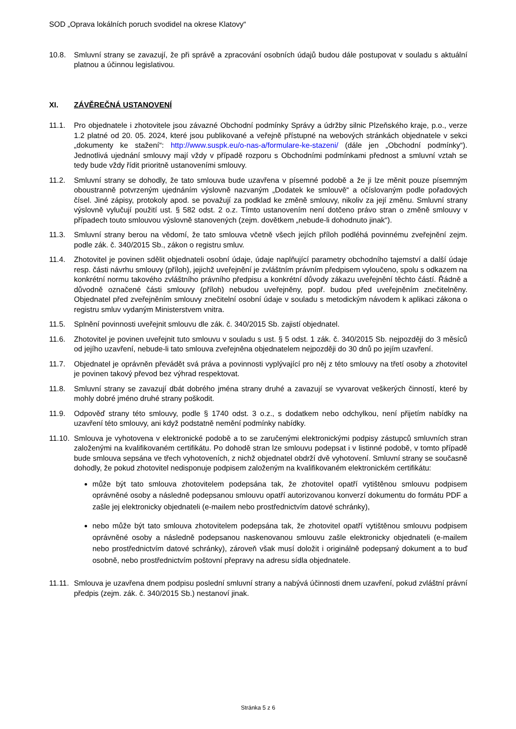SOD „Oprava lokálních poruch svodidel na okrese Klatovy“
10.8. Smluvní strany se zavazují, že při správě a zpracování osobních údajů budou dále postupovat v souladu s aktuální platnou a účinnou legislativou.
XI. ZÁVĚREČNÁ USTANOVENÍ
11.1. Pro objednatele i zhotovitele jsou závazné Obchodní podmínky Správy a údržby silnic Plzeňského kraje, p.o., verze 1.2 platné od 20. 05. 2024, které jsou publikované a veřejně přístupné na webových stránkách objednatele v sekci „dokumenty ke stažení“: http://www.suspk.eu/o-nas-a/formulare-ke-stazeni/ (dále jen „Obchodní podmínky“). Jednotlivá ujednání smlouvy mají vždy v případě rozporu s Obchodními podmínkami přednost a smluvní vztah se tedy bude vždy řídit prioritně ustanoveními smlouvy.
11.2. Smluvní strany se dohodly, že tato smlouva bude uzavřena v písemné podobě a že ji lze měnit pouze písemným oboustranně potvrzeným ujednáním výslovně nazvaným „Dodatek ke smlouvě“ a očíslovaným podle pořadových čísel. Jiné zápisy, protokoly apod. se považují za podklad ke změně smlouvy, nikoliv za její změnu. Smluvní strany výslovně vylučují použití ust. § 582 odst. 2 o.z. Tímto ustanovením není dotčeno právo stran o změně smlouvy v případech touto smlouvou výslovně stanovených (zejm. dovětkem „nebude-li dohodnuto jinak“).
11.3. Smluvní strany berou na vědomí, že tato smlouva včetně všech jejích příloh podléhá povinnému zveřejnění zejm. podle zák. č. 340/2015 Sb., zákon o registru smluv.
11.4. Zhotovitel je povinen sdělit objednateli osobní údaje, údaje naplňující parametry obchodního tajemství a další údaje resp. části návrhu smlouvy (příloh), jejichž uveřejnění je zvláštním právním předpisem vyloučeno, spolu s odkazem na konkrétní normu takového zvláštního právního předpisu a konkrétní důvody zákazu uveřejnění těchto částí. Řádně a důvodně označené části smlouvy (příloh) nebudou uveřejněny, popř. budou před uveřejněním znečitelněny. Objednatel před zveřejněním smlouvy znečitelní osobní údaje v souladu s metodickým návodem k aplikaci zákona o registru smluv vydaným Ministerstvem vnitra.
11.5. Splnění povinnosti uveřejnit smlouvu dle zák. č. 340/2015 Sb. zajistí objednatel.
11.6. Zhotovitel je povinen uveřejnit tuto smlouvu v souladu s ust. § 5 odst. 1 zák. č. 340/2015 Sb. nejpozději do 3 měsíců od jejího uzavření, nebude-li tato smlouva zveřejněna objednatelem nejpozději do 30 dnů po jejím uzavření.
11.7. Objednatel je oprávněn převádět svá práva a povinnosti vyplývající pro něj z této smlouvy na třetí osoby a zhotovitel je povinen takový převod bez výhrad respektovat.
11.8. Smluvní strany se zavazují dbát dobrého jména strany druhé a zavazují se vyvarovat veškerých činností, které by mohly dobré jméno druhé strany poškodit.
11.9. Odpověď strany této smlouvy, podle § 1740 odst. 3 o.z., s dodatkem nebo odchylkou, není přijetím nabídky na uzavření této smlouvy, ani když podstatně nemění podmínky nabídky.
11.10.
Smlouva je vyhotovena v elektronické podobě a to se zaručenými elektronickými podpisy zástupců smluvních stran založenými na kvalifikovaném certifikátu. Po dohodě stran lze smlouvu podepsat i v listinné podobě, v tomto případě bude smlouva sepsána ve třech vyhotoveních, z nichž objednatel obdrží dvě vyhotovení. Smluvní strany se současně dohodly, že pokud zhotovitel nedisponuje podpisem založeným na kvalifikovaném elektronickém certifikátu:
může být tato smlouva zhotovitelem podepsána tak, že zhotovitel opatří vytištěnou smlouvu podpisem oprávněné osoby a následně podepsanou smlouvu opatří autorizovanou konverzí dokumentu do formátu PDF a zašle jej elektronicky objednateli (e-mailem nebo prostřednictvím datové schránky),
nebo může být tato smlouva zhotovitelem podepsána tak, že zhotovitel opatří vytištěnou smlouvu podpisem oprávněné osoby a následně podepsanou naskenovanou smlouvu zašle elektronicky objednateli (e-mailem nebo prostřednictvím datové schránky), zároveň však musí doložit i originálně podepsaný dokument a to buď osobně, nebo prostřednictvím poštovní přepravy na adresu sídla objednatele.
11.11.
Smlouva je uzavřena dnem podpisu poslední smluvní strany a nabývá účinnosti dnem uzavření, pokud zvláštní právní předpis (zejm. zák. č. 340/2015 Sb.) nestanoví jinak.
Stránka 5 z 6